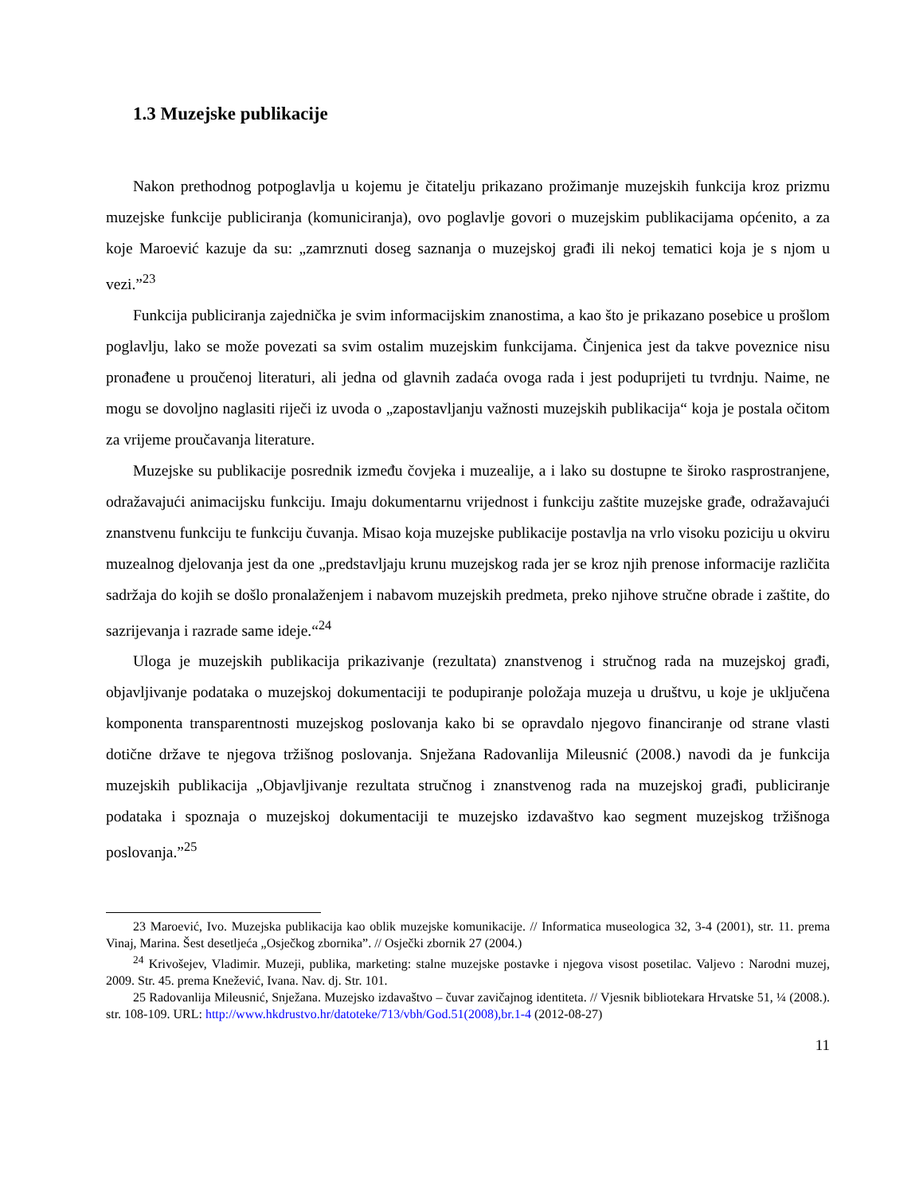1.3 Muzejske publikacije
Nakon prethodnog potpoglavlja u kojemu je čitatelju prikazano prožimanje muzejskih funkcija kroz prizmu muzejske funkcije publiciranja (komuniciranja), ovo poglavlje govori o muzejskim publikacijama općenito, a za koje Maroević kazuje da su: „zamrznuti doseg saznanja o muzejskoj građi ili nekoj tematici koja je s njom u vezi.”<sup>23</sup>
Funkcija publiciranja zajednička je svim informacijskim znanostima, a kao što je prikazano posebice u prošlom poglavlju, lako se može povezati sa svim ostalim muzejskim funkcijama. Činjenica jest da takve poveznice nisu pronađene u proučenoj literaturi, ali jedna od glavnih zadaća ovoga rada i jest poduprijeti tu tvrdnju. Naime, ne mogu se dovoljno naglasiti riječi iz uvoda o „zapostavljanju važnosti muzejskih publikacija“ koja je postala očitom za vrijeme proučavanja literature.
Muzejske su publikacije posrednik između čovjeka i muzealije, a i lako su dostupne te široko rasprostranjene, odražavajući animacijsku funkciju. Imaju dokumentarnu vrijednost i funkciju zaštite muzejske građe, odražavajući znanstvenu funkciju te funkciju čuvanja. Misao koja muzejske publikacije postavlja na vrlo visoku poziciju u okviru muzealnog djelovanja jest da one „predstavljaju krunu muzejskog rada jer se kroz njih prenose informacije različita sadržaja do kojih se došlo pronalaženjem i nabavom muzejskih predmeta, preko njihove stručne obrade i zaštite, do sazrijevanja i razrade same ideje.“<sup>24</sup>
Uloga je muzejskih publikacija prikazivanje (rezultata) znanstvenog i stručnog rada na muzejskoj građi, objavljivanje podataka o muzejskoj dokumentaciji te podupiranje položaja muzeja u društvu, u koje je uključena komponenta transparentnosti muzejskog poslovanja kako bi se opravdalo njegovo financiranje od strane vlasti dotične države te njegova tržišnog poslovanja. Snježana Radovanlija Mileusnić (2008.) navodi da je funkcija muzejskih publikacija „Objavljivanje rezultata stručnog i znanstvenog rada na muzejskoj građi, publiciranje podataka i spoznaja o muzejskoj dokumentaciji te muzejsko izdavaštvo kao segment muzejskog tržišnoga poslovanja.”<sup>25</sup>
23 Maroević, Ivo. Muzejska publikacija kao oblik muzejske komunikacije. // Informatica museologica 32, 3-4 (2001), str. 11. prema Vinaj, Marina. Šest desetljeća „Osječkog zbornika”. // Osječki zbornik 27 (2004.)
<sup>24</sup> Krivošejev, Vladimir. Muzeji, publika, marketing: stalne muzejske postavke i njegova visost posetilac. Valjevo : Narodni muzej, 2009. Str. 45. prema Knežević, Ivana. Nav. dj. Str. 101.
25 Radovanlija Mileusnić, Snježana. Muzejsko izdavaštvo – čuvar zavičajnog identiteta. // Vjesnik bibliotekara Hrvatske 51, ¼ (2008.). str. 108-109. URL: http://www.hkdrustvo.hr/datoteke/713/vbh/God.51(2008),br.1-4 (2012-08-27)
11